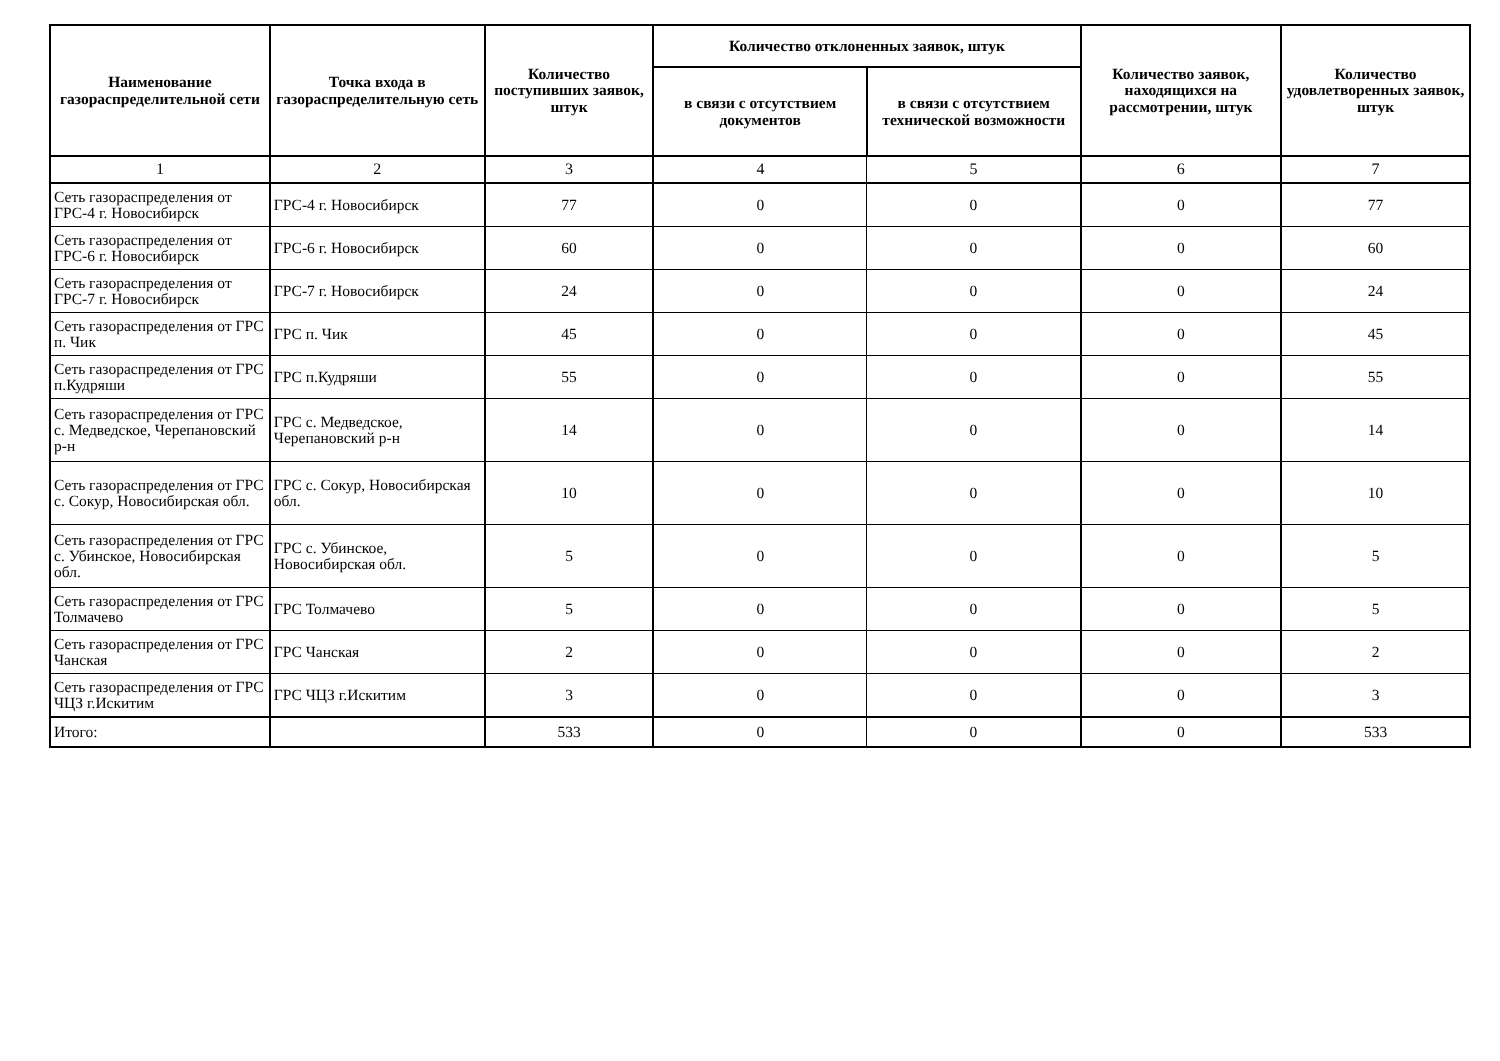| Наименование газораспределительной сети | Точка входа в газораспределительную сеть | Количество поступивших заявок, штук | Количество отклоненных заявок, штук | | Количество заявок, находящихся на рассмотрении, штук | Количество удовлетворенных заявок, штук |
| --- | --- | --- | --- | --- | --- | --- |
| | | | в связи с отсутствием документов | в связи с отсутствием технической возможности | | |
| 1 | 2 | 3 | 4 | 5 | 6 | 7 |
| Сеть газораспределения от ГРС-4 г. Новосибирск | ГРС-4 г. Новосибирск | 77 | 0 | 0 | 0 | 77 |
| Сеть газораспределения от ГРС-6 г. Новосибирск | ГРС-6 г. Новосибирск | 60 | 0 | 0 | 0 | 60 |
| Сеть газораспределения от ГРС-7 г. Новосибирск | ГРС-7 г. Новосибирск | 24 | 0 | 0 | 0 | 24 |
| Сеть газораспределения от ГРС п. Чик | ГРС п. Чик | 45 | 0 | 0 | 0 | 45 |
| Сеть газораспределения от ГРС п.Кудряши | ГРС п.Кудряши | 55 | 0 | 0 | 0 | 55 |
| Сеть газораспределения от ГРС с. Медведское, Черепановский р-н | ГРС с. Медведское, Черепановский р-н | 14 | 0 | 0 | 0 | 14 |
| Сеть газораспределения от ГРС с. Сокур, Новосибирская обл. | ГРС с. Сокур, Новосибирская обл. | 10 | 0 | 0 | 0 | 10 |
| Сеть газораспределения от ГРС с. Убинское, Новосибирская обл. | ГРС с. Убинское, Новосибирская обл. | 5 | 0 | 0 | 0 | 5 |
| Сеть газораспределения от ГРС Толмачево | ГРС Толмачево | 5 | 0 | 0 | 0 | 5 |
| Сеть газораспределения от ГРС Чанская | ГРС Чанская | 2 | 0 | 0 | 0 | 2 |
| Сеть газораспределения от ГРС ЧЦЗ г.Искитим | ГРС ЧЦЗ г.Искитим | 3 | 0 | 0 | 0 | 3 |
| Итого: | | 533 | 0 | 0 | 0 | 533 |